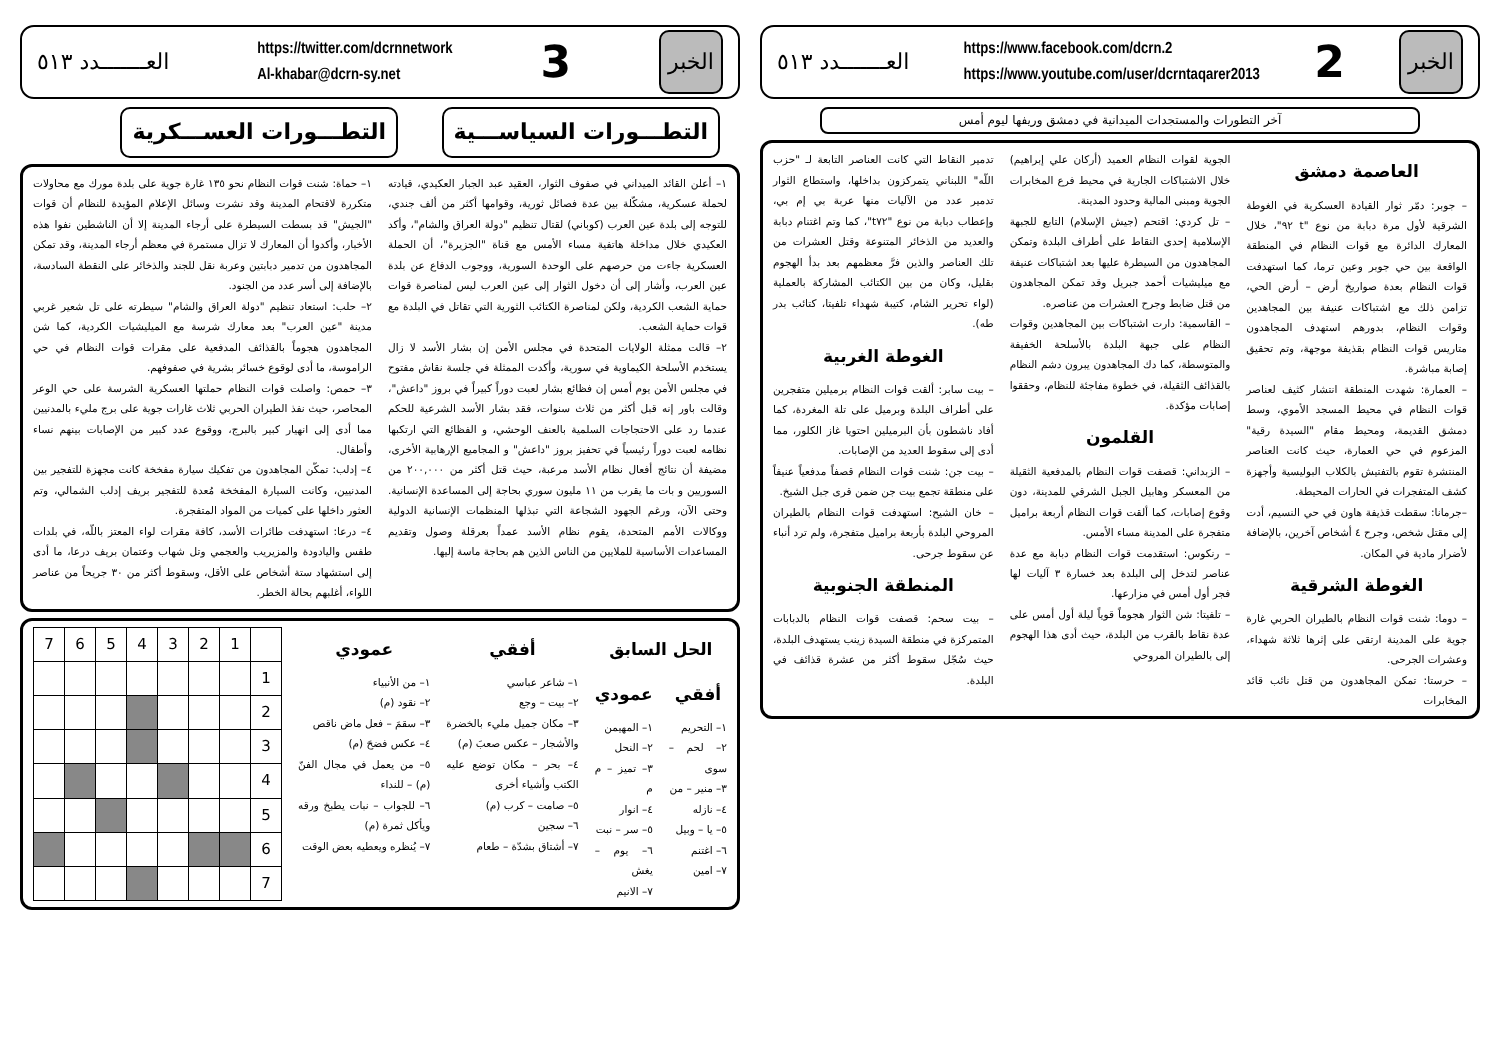العـــــــدد ٥١٣
https://www.facebook.com/dcrn.2
https://www.youtube.com/user/dcrntaqarer2013
2
الخبر
آخر التطورات والمستجدات الميدانية في دمشق وريفها ليوم أمس
العاصمة دمشق
– جوبر: دمّر ثوار القيادة العسكرية في الغوطة الشرقية لأول مرة دبابة من نوع "t ٩٢"، خلال المعارك الدائرة مع قوات النظام في المنطقة الواقعة بين حي جوبر وعين ترما، كما استهدفت قوات النظام بعدة صواريخ أرض – أرض الحي، تزامن ذلك مع اشتباكات عنيفة بين المجاهدين وقوات النظام، بدورهم استهدف المجاهدون متاريس قوات النظام بقذيفة موجهة، وتم تحقيق إصابة مباشرة.
– العمارة: شهدت المنطقة انتشار كثيف لعناصر قوات النظام في محيط المسجد الأموي، وسط دمشق القديمة، ومحيط مقام "السيدة رقية" المزعوم في حي العمارة، حيث كانت العناصر المنتشرة تقوم بالتفتيش بالكلاب البوليسية وأجهزة كشف المتفجرات في الحارات المحيطة.
–جرمانا: سقطت قذيفة هاون في حي النسيم، أدت إلى مقتل شخص، وجرح ٤ أشخاص آخرين، بالإضافة لأضرار مادية في المكان.
الغوطة الشرقية
– دوما: شنت قوات النظام بالطيران الحربي غارة جوية على المدينة ارتقى على إثرها ثلاثة شهداء، وعشرات الجرحى.
– حرستا: تمكن المجاهدون من قتل نائب قائد المخابرات
الجوية لقوات النظام العميد (أركان علي إبراهيم) خلال الاشتباكات الجارية في محيط فرع المخابرات الجوية ومبنى المالية وحدود المدينة.
– تل كردي: اقتحم (جيش الإسلام) التابع للجبهة الإسلامية إحدى النقاط على أطراف البلدة وتمكن المجاهدون من السيطرة عليها بعد اشتباكات عنيفة مع ميليشيات أحمد جبريل وقد تمكن المجاهدون من قتل ضابط وجرح العشرات من عناصره.
– القاسمية: دارت اشتباكات بين المجاهدين وقوات النظام على جبهة البلدة بالأسلحة الخفيفة والمتوسطة، كما دك المجاهدون يبرون دشم النظام بالقذائف الثقيلة، في خطوة مفاجئة للنظام، وحققوا إصابات مؤكدة.
القلمون
– الزبداني: قصفت قوات النظام بالمدفعية الثقيلة من المعسكر وهابيل الجبل الشرقي للمدينة، دون وقوع إصابات، كما ألقت قوات النظام أربعة براميل متفجرة على المدينة مساء الأمس.
– رنكوس: استقدمت قوات النظام دبابة مع عدة عناصر لتدخل إلى البلدة بعد خسارة ٣ آليات لها فجر أول أمس في مزارعها.
– تلفيتا: شن الثوار هجوماً قوياً ليلة أول أمس على عدة نقاط بالقرب من البلدة، حيث أدى هذا الهجوم إلى بالطيران المروحي
تدمير النقاط التي كانت العناصر التابعة لـ "حزب اللّه" اللبناني يتمركزون بداخلها، واستطاع الثوار تدمير عدد من الآليات منها عربة بي إم بي، وإعطاب دبابة من نوع "t٧٢"، كما وتم اغتنام دبابة والعديد من الذخائر المتنوعة وقتل العشرات من تلك العناصر والذين فرَّ معظمهم بعد بدأ الهجوم بقليل، وكان من بين الكتائب المشاركة بالعملية (لواء تحرير الشام، كتيبة شهداء تلفيتا، كتائب بدر طه).
الغوطة الغربية
– بيت سابر: ألقت قوات النظام برميلين متفجرين على أطراف البلدة وبرميل على تلة المغردة، كما أفاد ناشطون بأن البرميلين احتويا غاز الكلور، مما أدى إلى سقوط العديد من الإصابات.
– بيت جن: شنت قوات النظام قصفاً مدفعياً عنيفاً على منطقة تجمع بيت جن ضمن قرى جبل الشيخ.
– خان الشيح: استهدفت قوات النظام بالطيران المروحي البلدة بأربعة براميل متفجرة، ولم ترد أنباء عن سقوط جرحى.
المنطقة الجنوبية
– بيت سحم: قصفت قوات النظام بالدبابات المتمركزة في منطقة السيدة زينب يستهدف البلدة، حيث سُجّل سقوط أكثر من عشرة قذائف في البلدة.
العـــــــدد ٥١٣
https://twitter.com/dcrnnetwork
Al-khabar@dcrn-sy.net
3
الخبر
التطـــورات السياســـية التطـــورات العســـكرية
١– أعلن القائد الميداني في صفوف الثوار، العقيد عبد الجبار العكيدي، قيادته لحملة عسكرية، مشكّلة بين عدة فصائل ثورية، وقوامها أكثر من ألف جندي، للتوجه إلى بلدة عين العرب (كوباني) لقتال تنظيم "دولة العراق والشام"، وأكد العكيدي خلال مداخلة هاتفية مساء الأمس مع قناة "الجزيرة"، أن الحملة العسكرية جاءت من حرصهم على الوحدة السورية، ووجوب الدفاع عن بلدة عين العرب، وأشار إلى أن دخول الثوار إلى عين العرب ليس لمناصرة قوات حماية الشعب الكردية، ولكن لمناصرة الكتائب الثورية التي تقاتل في البلدة مع قوات حماية الشعب.
٢– قالت ممثلة الولايات المتحدة في مجلس الأمن إن بشار الأسد لا زال يستخدم الأسلحة الكيماوية في سورية، وأكدت الممثلة في جلسة نقاش مفتوح في مجلس الأمن يوم أمس إن فظائع بشار لعبت دوراً كبيراً في بروز "داعش"، وقالت باور إنه قبل أكثر من ثلاث سنوات، فقد بشار الأسد الشرعية للحكم عندما رد على الاحتجاجات السلمية بالعنف الوحشي، و الفظائع التي ارتكبها نظامه لعبت دوراً رئيسياً في تحفيز بروز "داعش" و المجاميع الإرهابية الأخرى، مضيفة أن نتائج أفعال نظام الأسد مرعبة، حيث قتل أكثر من ٢٠٠,٠٠٠ من السوريين و بات ما يقرب من ١١ مليون سوري بحاجة إلى المساعدة الإنسانية. وحتى الآن، ورغم الجهود الشجاعة التي تبذلها المنظمات الإنسانية الدولية ووكالات الأمم المتحدة، يقوم نظام الأسد عمداً بعرقلة وصول وتقديم المساعدات الأساسية للملايين من الناس الذين هم بحاجة ماسة إليها.
١– حماة: شنت قوات النظام نحو ١٣٥ غارة جوية على بلدة مورك مع محاولات متكررة لاقتحام المدينة وقد نشرت وسائل الإعلام المؤيدة للنظام أن قوات "الجيش" قد بسطت السيطرة على أرجاء المدينة إلا أن الناشطين نفوا هذه الأخبار، وأكدوا أن المعارك لا تزال مستمرة في معظم أرجاء المدينة، وقد تمكن المجاهدون من تدمير دبابتين وعربة نقل للجند والذخائر على النقطة السادسة، بالإضافة إلى أسر عدد من الجنود.
٢– حلب: استعاد تنظيم "دولة العراق والشام" سيطرته على تل شعير غربي مدينة "عين العرب" بعد معارك شرسة مع الميليشيات الكردية، كما شن المجاهدون هجوماً بالقذائف المدفعية على مقرات قوات النظام في حي الراموسة، ما أدى لوقوع خسائر بشرية في صفوفهم.
٣– حمص: واصلت قوات النظام حملتها العسكرية الشرسة على حي الوعر المحاصر، حيث نفذ الطيران الحربي ثلاث غارات جوية على برج مليء بالمدنيين مما أدى إلى انهيار كبير بالبرج، ووقوع عدد كبير من الإصابات بينهم نساء وأطفال.
٤– إدلب: تمكّن المجاهدون من تفكيك سيارة مفخخة كانت مجهزة للتفجير بين المدنيين، وكانت السيارة المفخخة مُعدة للتفجير بريف إدلب الشمالي، وتم العثور داخلها على كميات من المواد المتفجرة.
٤– درعا: استهدفت طائرات الأسد، كافة مقرات لواء المعتز باللّه، في بلدات طفس واليادودة والمزيريب والعجمي وتل شهاب وعتمان بريف درعا، ما أدى إلى استشهاد ستة أشخاص على الأقل، وسقوط أكثر من ٣٠ جريحاً من عناصر اللواء، أغلبهم بحالة الخطر.
الحل السابق
أفقي
١– التحريم
٢– لحم – سوى
٣– منير – من
٤– نازله
٥– يا – وبيل
٦– اغتنم
٧– امين
عمودي
١– المهيمن
٢– النحل
٣– تميز – م م
٤– انوار
٥– سر – نبت
٦– يوم – يغش
٧– الانيم
أفقي
١– شاعر عباسي
٢– بيت – وجع
٣– مكان جميل مليء بالخضرة والأشجار – عكس صعبَ (م)
٤– بحر – مكان توضع عليه الكتب وأشياء أخرى
٥– صامت – كرب (م)
٦– سجين
٧– أشتاق بشدّة – طعام
عمودي
١– من الأنبياء
٢– نقود (م)
٣– سقمَ – فعل ماض ناقص
٤– عكس فضحَ (م)
٥– من يعمل في مجال الفنّ (م) – للنداء
٦– للجواب – نبات يطبخ ورقه ويأكل ثمرة (م)
٧– يُنظره ويعطيه بعض الوقت
| 7 | 6 | 5 | 4 | 3 | 2 | 1 | |
| | | | | | | | 1 |
| | | | | | | | 2 |
| | | | | | | | 3 |
| | | | | | | | 4 |
| | | | | | | | 5 |
| | | | | | | | 6 |
| | | | | | | | 7 |